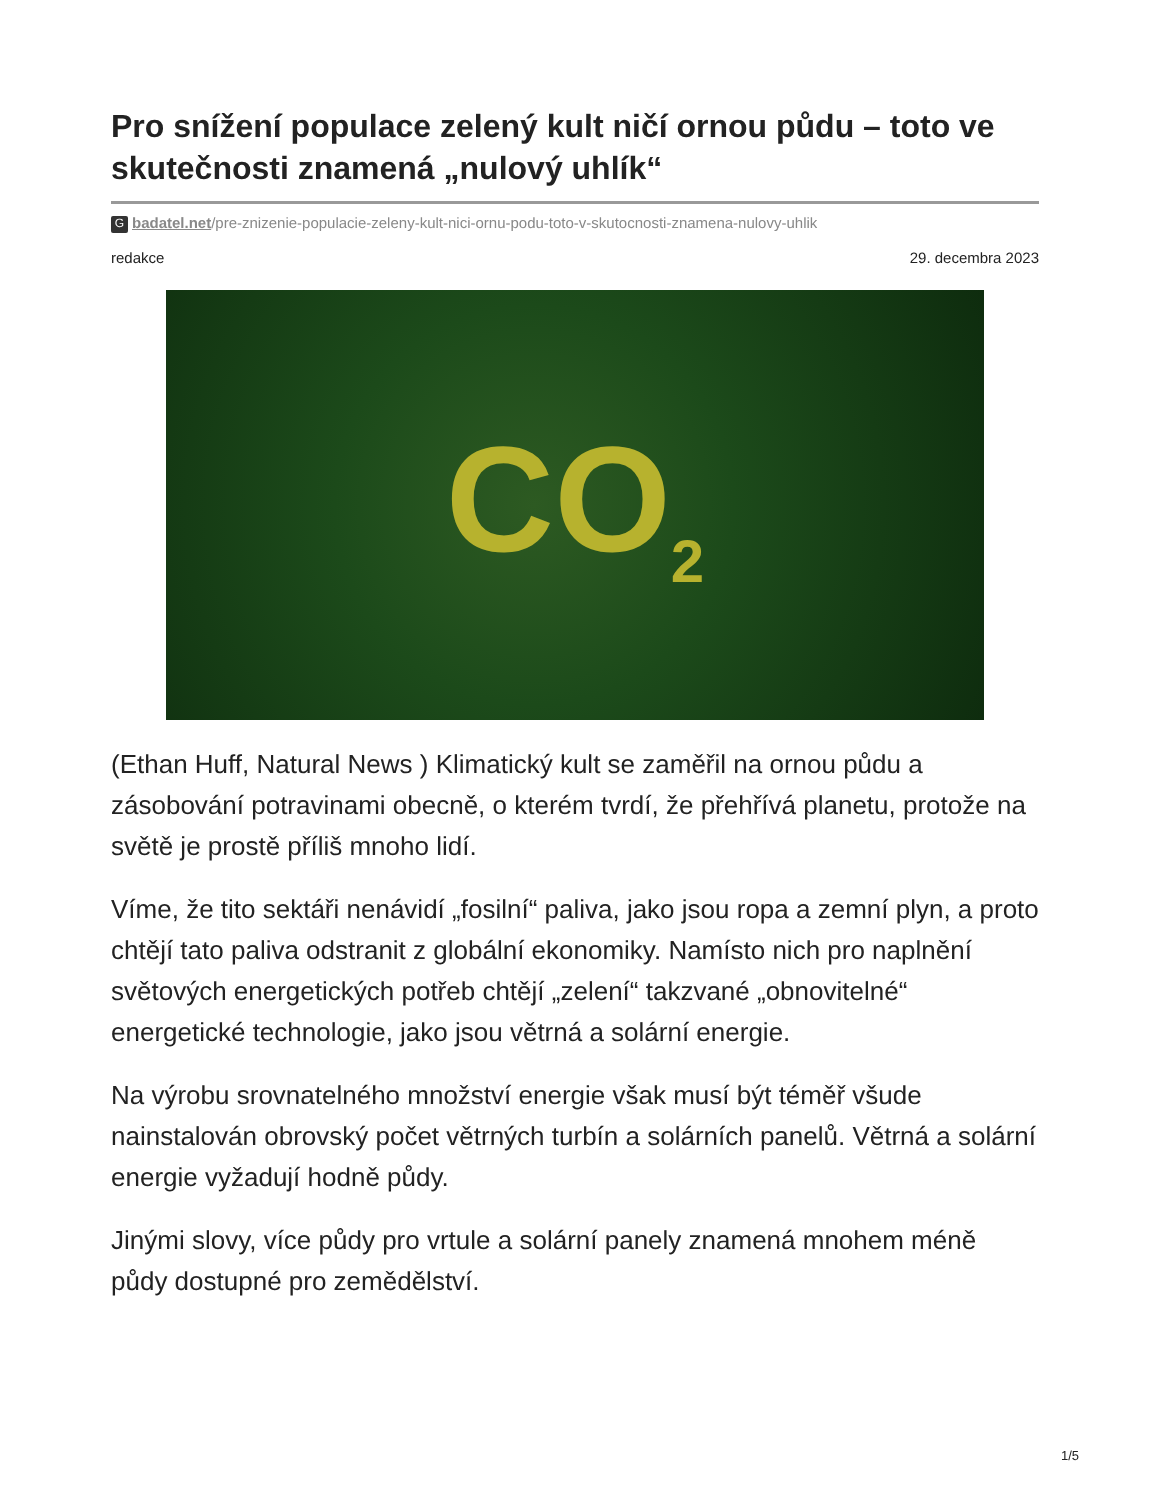Pro snížení populace zelený kult ničí ornou půdu – toto ve skutečnosti znamená „nulový uhlík“
Gbadatel.net/pre-znizenie-populacie-zeleny-kult-nici-ornu-podu-toto-v-skutocnosti-znamena-nulovy-uhlik
redakce 29. decembra 2023
CO<sub>2</sub>
(Ethan Huff, Natural News ) Klimatický kult se zaměřil na ornou půdu a zásobování potravinami obecně, o kterém tvrdí, že přehřívá planetu, protože na světě je prostě příliš mnoho lidí.
Víme, že tito sektáři nenávidí „fosilní“ paliva, jako jsou ropa a zemní plyn, a proto chtějí tato paliva odstranit z globální ekonomiky. Namísto nich pro naplnění světových energetických potřeb chtějí „zelení“ takzvané „obnovitelné“ energetické technologie, jako jsou větrná a solární energie.
Na výrobu srovnatelného množství energie však musí být téměř všude nainstalován obrovský počet větrných turbín a solárních panelů. Větrná a solární energie vyžadují hodně půdy.
Jinými slovy, více půdy pro vrtule a solární panely znamená mnohem méně půdy dostupné pro zemědělství.
1/5